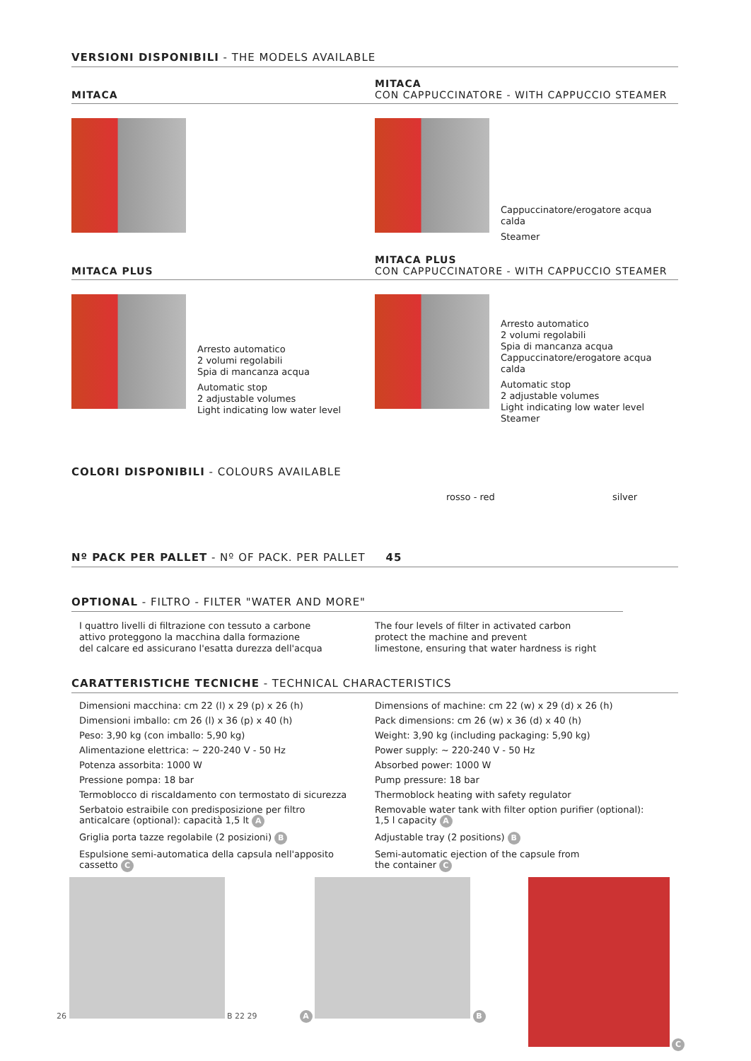VERSIONI DISPONIBILI - THE MODELS AVAILABLE
MITACA
MITACA
CON CAPPUCCINATORE - WITH CAPPUCCIO STEAMER
Cappuccinatore/erogatore acqua calda
Steamer
MITACA PLUS
Arresto automatico
2 volumi regolabili
Spia di mancanza acqua
Automatic stop
2 adjustable volumes
Light indicating low water level
MITACA PLUS
CON CAPPUCCINATORE - WITH CAPPUCCIO STEAMER
Arresto automatico
2 volumi regolabili
Spia di mancanza acqua
Cappuccinatore/erogatore acqua calda
Automatic stop
2 adjustable volumes
Light indicating low water level
Steamer
COLORI DISPONIBILI - COLOURS AVAILABLE
rosso - red silver
Nº PACK PER PALLET - Nº OF PACK. PER PALLET 45
OPTIONAL - FILTRO - FILTER "WATER AND MORE"
I quattro livelli di filtrazione con tessuto a carbone
attivo proteggono la macchina dalla formazione
del calcare ed assicurano l'esatta durezza dell'acqua
The four levels of filter in activated carbon
protect the machine and prevent
limestone, ensuring that water hardness is right
CARATTERISTICHE TECNICHE - TECHNICAL CHARACTERISTICS
Dimensioni macchina: cm 22 (l) x 29 (p) x 26 (h)
Dimensioni imballo: cm 26 (l) x 36 (p) x 40 (h)
Peso: 3,90 kg (con imballo: 5,90 kg)
Alimentazione elettrica: ~ 220-240 V - 50 Hz
Potenza assorbita: 1000 W
Pressione pompa: 18 bar
Termoblocco di riscaldamento con termostato di sicurezza
Serbatoio estraibile con predisposizione per filtro
anticalcare (optional): capacità 1,5 lt A
Griglia porta tazze regolabile (2 posizioni) B
Espulsione semi-automatica della capsula nell'apposito
cassetto C
Dimensions of machine: cm 22 (w) x 29 (d) x 26 (h)
Pack dimensions: cm 26 (w) x 36 (d) x 40 (h)
Weight: 3,90 kg (including packaging: 5,90 kg)
Power supply: ~ 220-240 V - 50 Hz
Absorbed power: 1000 W
Pump pressure: 18 bar
Thermoblock heating with safety regulator
Removable water tank with filter option purifier (optional):
1,5 l capacity A
Adjustable tray (2 positions) B
Semi-automatic ejection of the capsule from
the container C
26
B 22 29
A B C